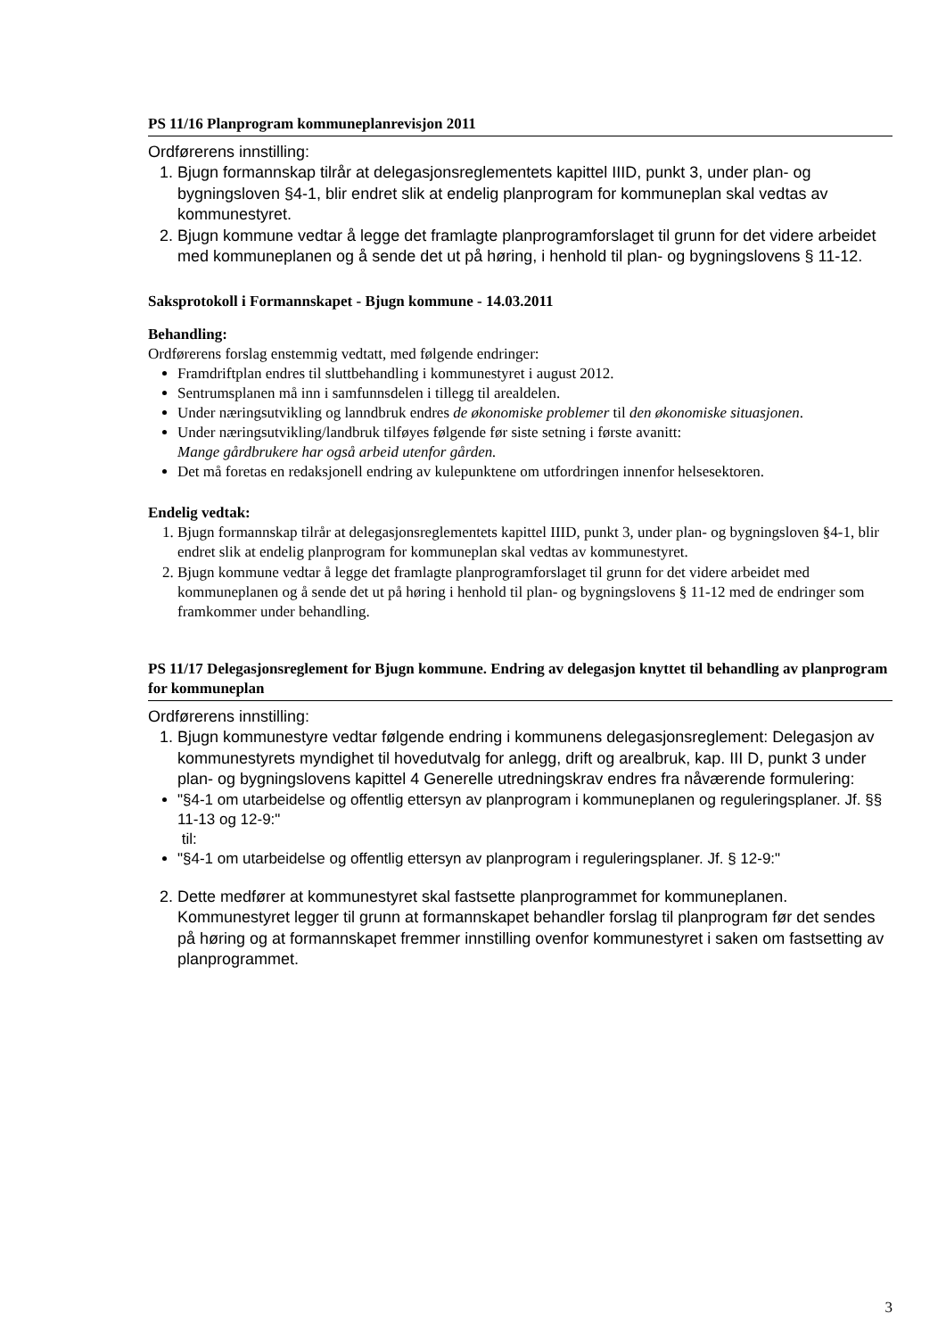PS 11/16 Planprogram kommuneplanrevisjon 2011
Ordførerens innstilling:
1. Bjugn formannskap tilrår at delegasjonsreglementets kapittel IIID, punkt 3, under plan- og bygningsloven §4-1, blir endret slik at endelig planprogram for kommuneplan skal vedtas av kommunestyret.
2. Bjugn kommune vedtar å legge det framlagte planprogramforslaget til grunn for det videre arbeidet med kommuneplanen og å sende det ut på høring, i henhold til plan- og bygningslovens § 11-12.
Saksprotokoll i Formannskapet - Bjugn kommune - 14.03.2011
Behandling:
Ordførerens forslag enstemmig vedtatt, med følgende endringer:
Framdriftplan endres til sluttbehandling i kommunestyret i august 2012.
Sentrumsplanen må inn i samfunnsdelen i tillegg til arealdelen.
Under næringsutvikling og lanndbruk endres de økonomiske problemer til den økonomiske situasjonen.
Under næringsutvikling/landbruk tilføyes følgende før siste setning i første avanitt:
Mange gårdbrukere har også arbeid utenfor gården.
Det må foretas en redaksjonell endring av kulepunktene om utfordringen innenfor helsesektoren.
Endelig vedtak:
1. Bjugn formannskap tilrår at delegasjonsreglementets kapittel IIID, punkt 3, under plan- og bygningsloven §4-1, blir endret slik at endelig planprogram for kommuneplan skal vedtas av kommunestyret.
2. Bjugn kommune vedtar å legge det framlagte planprogramforslaget til grunn for det videre arbeidet med kommuneplanen og å sende det ut på høring i henhold til plan- og bygningslovens § 11-12 med de endringer som framkommer under behandling.
PS 11/17 Delegasjonsreglement for Bjugn kommune. Endring av delegasjon knyttet til behandling av planprogram for kommuneplan
Ordførerens innstilling:
1. Bjugn kommunestyre vedtar følgende endring i kommunens delegasjonsreglement: Delegasjon av kommunestyrets myndighet til hovedutvalg for anlegg, drift og arealbruk, kap. III D, punkt 3 under plan- og bygningslovens kapittel 4 Generelle utredningskrav endres fra nåværende formulering:
"§4-1 om utarbeidelse og offentlig ettersyn av planprogram i kommuneplanen og reguleringsplaner. Jf. §§ 11-13 og 12-9:"
til:
"§4-1 om utarbeidelse og offentlig ettersyn av planprogram i reguleringsplaner. Jf. § 12-9:"
2. Dette medfører at kommunestyret skal fastsette planprogrammet for kommuneplanen. Kommunestyret legger til grunn at formannskapet behandler forslag til planprogram før det sendes på høring og at formannskapet fremmer innstilling ovenfor kommunestyret i saken om fastsetting av planprogrammet.
3